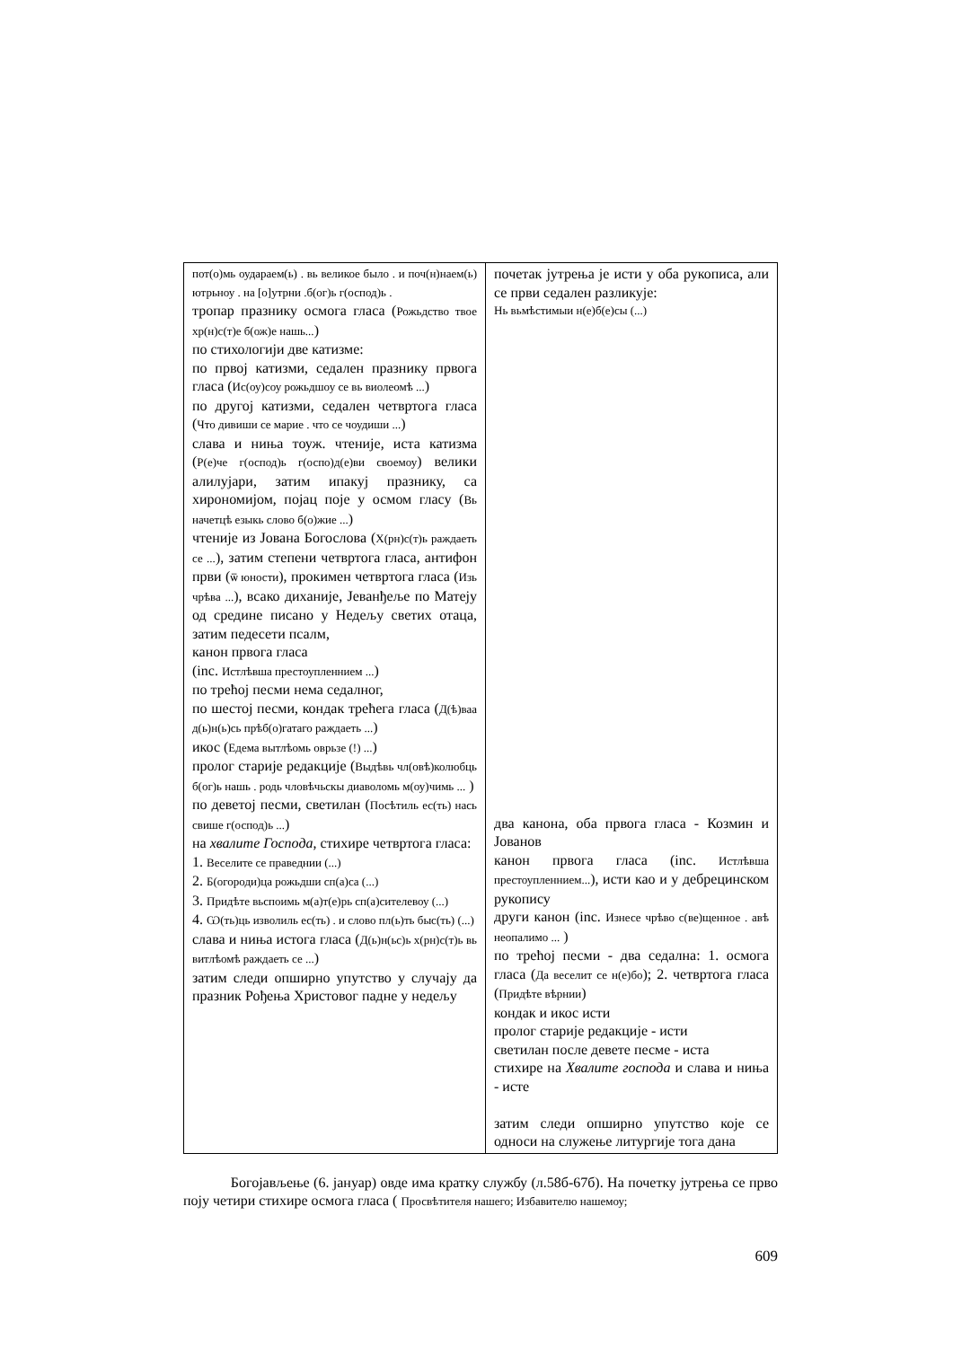| пот(о)мь оудараем(ь) . вь великое было . и поч(н)наем(ь) ютрьноу . на [о]утрни .б(ог)ь г(оспод)ь . тропар празнику осмога гласа ( Рожьдство твое хр(н)с(т)е б(ож)е нашь... ) по стихологији две катизме: по првој катизми, седален празнику првога гласа ( Ис(оу)соу рожьдшоу се вь виолеомѣ ... ) по другој катизми, седален четвртога гласа ( Что дивиши се марие . что се чоудиши ... ) слава и ниња тоуж. чтеније, иста катизма ( Р(е)че г(оспод)ь г(оспо)д(е)ви своемоу ) велики алилујари, затим ипакуј празнику, са хирономијом, појац поје у осмом гласу ( Вь начетцѣ езыкь слово б(о)жие ... ) чтеније из Јована Богослова ( Х(рн)с(т)ь раждаеть се ... ), затим степени четвртога гласа, антифон први ( ѿ юности ), прокимен четвртога гласа ( Изь чрѣва ... ), всако диханије, Јеванђеље по Матеју од средине писано у Недељу светих отаца, затим педесети псалм, канон првога гласа (inc. Истлѣвша престоупленнием ... ) по трећој песми нема седалног, по шестој песми, кондак трећега гласа ( Д(ѣ)ваа д(ь)н(ь)сь прѣб(о)гатаго раждаеть ... ) икос ( Едема вытлѣомь оврьзе (!) ... ) пролог старије редакције ( Выдѣвь чл(овѣ)колюбць б(ог)ь нашь . родь чловѣчьскы диаволомь м(оу)чимь ... ) по деветој песми, светилан ( Посѣтиль ес(ть) нась свише г(оспод)ь ... ) на хвалите Господа , стихире четвртога гласа: 1. Веселите се праведнии (...) 2. Б(огороди)ца рожьдши сп(а)са (...) 3. Придѣте вьспоимь м(а)т(е)рь сп(а)сителевоу (...) 4. Ѡ(ть)ць изволиль ес(ть) . и слово пл(ь)ть быс(ть) (...) слава и ниња истога гласа ( Д(ь)н(ьс)ь х(рн)с(т)ь вь витлѣомѣ раждаеть се ... ) затим следи опширно упутство у случају да празник Рођења Христовог падне у недељу | почетак јутрења је исти у оба рукописа, али се први седален разликује: Нь вьмѣстимыи н(е)б(е)сы (...) два канона, оба првога гласа - Козмин и Јованов канон првога гласа (inc. Истлѣвша престоупленнием... ), исти као и у дебрецинском рукопису други канон (inc. Изнесе чрѣво с(ве)щенное . авѣ неопалимо ... ) по трећој песми - два седална: 1. осмога гласа ( Да веселит се н(е)бо ); 2. четвртога гласа ( Придѣте вѣрнии ) кондак и икос исти пролог старије редакције - исти светилан после девете песме - иста стихире на Хвалите господа и слава и ниња - исте затим следи опширно упутство које се односи на служење литургије тога дана |
Богојављење (6. јануар) овде има кратку службу (л.58б-67б). На почетку јутрења се прво поју четири стихире осмога гласа ( Просвѣтителя нашего; Избавителю нашемоу;
609